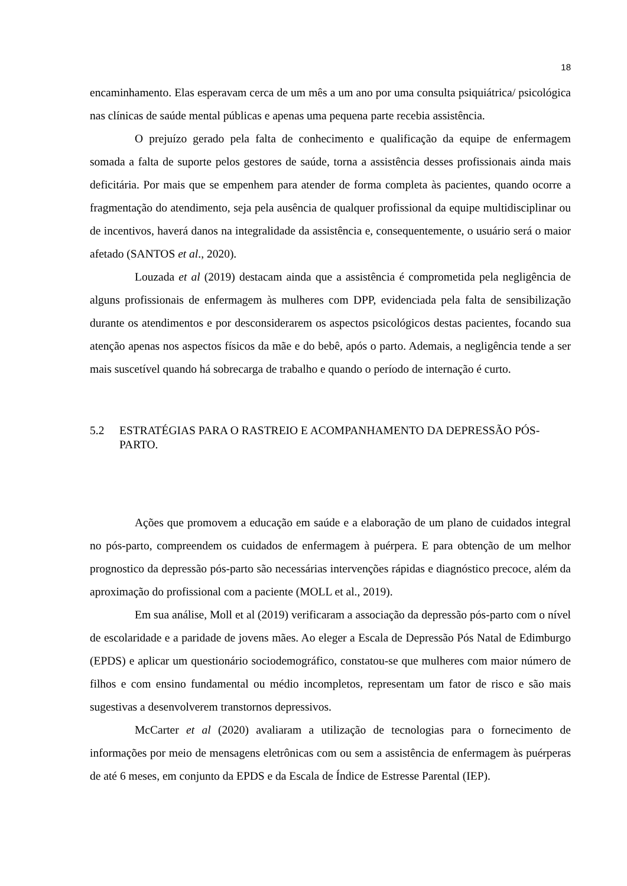18
encaminhamento. Elas esperavam cerca de um mês a um ano por uma consulta psiquiátrica/ psicológica nas clínicas de saúde mental públicas e apenas uma pequena parte recebia assistência.
O prejuízo gerado pela falta de conhecimento e qualificação da equipe de enfermagem somada a falta de suporte pelos gestores de saúde, torna a assistência desses profissionais ainda mais deficitária. Por mais que se empenhem para atender de forma completa às pacientes, quando ocorre a fragmentação do atendimento, seja pela ausência de qualquer profissional da equipe multidisciplinar ou de incentivos, haverá danos na integralidade da assistência e, consequentemente, o usuário será o maior afetado (SANTOS et al., 2020).
Louzada et al (2019) destacam ainda que a assistência é comprometida pela negligência de alguns profissionais de enfermagem às mulheres com DPP, evidenciada pela falta de sensibilização durante os atendimentos e por desconsiderarem os aspectos psicológicos destas pacientes, focando sua atenção apenas nos aspectos físicos da mãe e do bebê, após o parto. Ademais, a negligência tende a ser mais suscetível quando há sobrecarga de trabalho e quando o período de internação é curto.
5.2 ESTRATÉGIAS PARA O RASTREIO E ACOMPANHAMENTO DA DEPRESSÃO PÓS-PARTO.
Ações que promovem a educação em saúde e a elaboração de um plano de cuidados integral no pós-parto, compreendem os cuidados de enfermagem à puérpera. E para obtenção de um melhor prognostico da depressão pós-parto são necessárias intervenções rápidas e diagnóstico precoce, além da aproximação do profissional com a paciente (MOLL et al., 2019).
Em sua análise, Moll et al (2019) verificaram a associação da depressão pós-parto com o nível de escolaridade e a paridade de jovens mães. Ao eleger a Escala de Depressão Pós Natal de Edimburgo (EPDS) e aplicar um questionário sociodemográfico, constatou-se que mulheres com maior número de filhos e com ensino fundamental ou médio incompletos, representam um fator de risco e são mais sugestivas a desenvolverem transtornos depressivos.
McCarter et al (2020) avaliaram a utilização de tecnologias para o fornecimento de informações por meio de mensagens eletrônicas com ou sem a assistência de enfermagem às puérperas de até 6 meses, em conjunto da EPDS e da Escala de Índice de Estresse Parental (IEP).